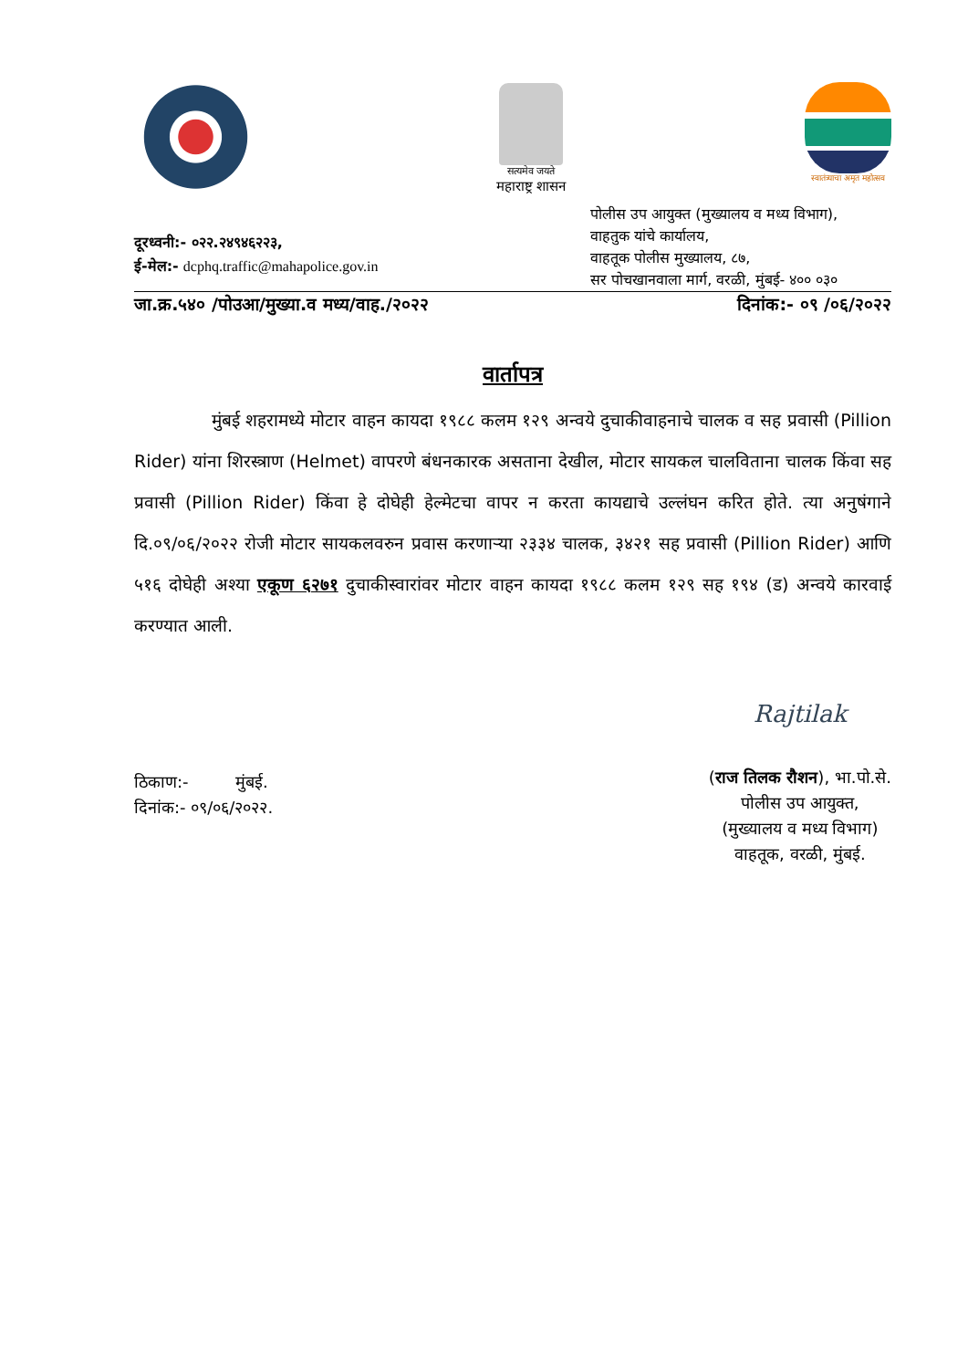सत्यमेव जयते
महाराष्ट्र शासन
स्वातंत्र्याचा अमृत महोत्सव
दूरध्वनी:- ०२२.२४९४६२२३,
ई-मेल:- dcphq.traffic@mahapolice.gov.in
पोलीस उप आयुक्त (मुख्यालय व मध्य विभाग),
वाहतुक यांचे कार्यालय,
वाहतूक पोलीस मुख्यालय, ८७,
सर पोचखानवाला मार्ग, वरळी, मुंबई- ४०० ०३०
जा.क्र.५४० /पोउआ/मुख्या.व मध्य/वाह./२०२२ दिनांक:- ०९ /०६/२०२२
वार्तापत्र
मुंबई शहरामध्ये मोटार वाहन कायदा १९८८ कलम १२९ अन्वये दुचाकीवाहनाचे चालक व सह प्रवासी (Pillion Rider) यांना शिरस्त्राण (Helmet) वापरणे बंधनकारक असताना देखील, मोटार सायकल चालविताना चालक किंवा सह प्रवासी (Pillion Rider) किंवा हे दोघेही हेल्मेटचा वापर न करता कायद्याचे उल्लंघन करित होते. त्या अनुषंगाने दि.०९/०६/२०२२ रोजी मोटार सायकलवरुन प्रवास करणाऱ्या २३३४ चालक, ३४२१ सह प्रवासी (Pillion Rider) आणि ५१६ दोघेही अश्या एकूण ६२७१ दुचाकीस्वारांवर मोटार वाहन कायदा १९८८ कलम १२९ सह १९४ (ड) अन्वये कारवाई करण्यात आली.
ठिकाण:- मुंबई.
दिनांक:- ०९/०६/२०२२.
Rajtilak
(राज तिलक रौशन), भा.पो.से.
पोलीस उप आयुक्त,
(मुख्यालय व मध्य विभाग)
वाहतूक, वरळी, मुंबई.